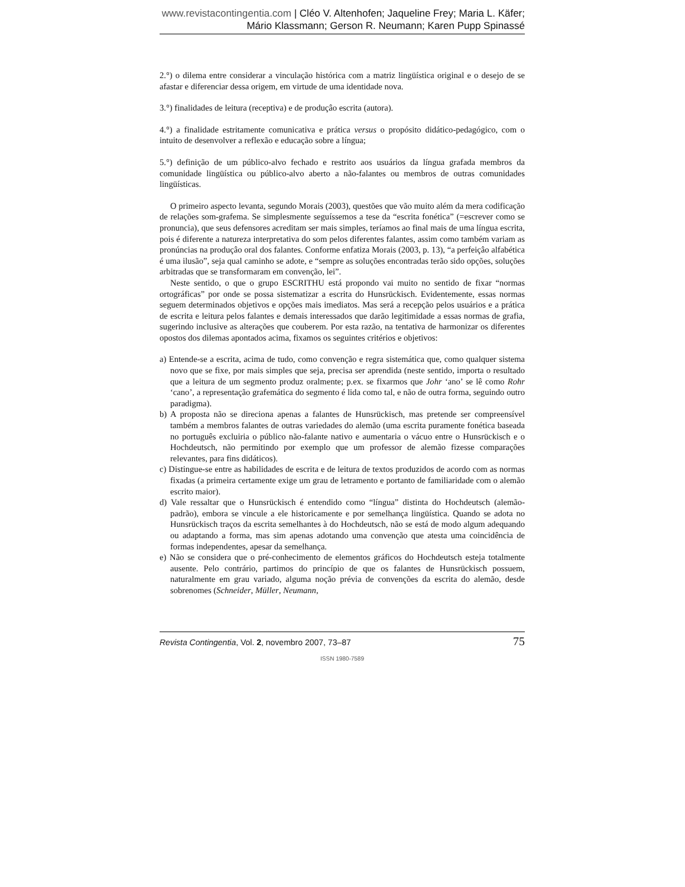www.revistacontingentia.com | Cléo V. Altenhofen; Jaqueline Frey; Maria L. Käfer; Mário Klassmann; Gerson R. Neumann; Karen Pupp Spinassé
2.°) o dilema entre considerar a vinculação histórica com a matriz lingüística original e o desejo de se afastar e diferenciar dessa origem, em virtude de uma identidade nova.
3.°) finalidades de leitura (receptiva) e de produçâo escrita (autora).
4.°) a finalidade estritamente comunicativa e prática versus o propósito didático-pedagógico, com o intuito de desenvolver a reflexão e educação sobre a língua;
5.°) definição de um público-alvo fechado e restrito aos usuários da língua grafada membros da comunidade lingüística ou público-alvo aberto a não-falantes ou membros de outras comunidades lingüísticas.
O primeiro aspecto levanta, segundo Morais (2003), questões que vão muito além da mera codificação de relações som-grafema. Se simplesmente seguíssemos a tese da “escrita fonética” (=escrever como se pronuncia), que seus defensores acreditam ser mais simples, teríamos ao final mais de uma língua escrita, pois é diferente a natureza interpretativa do som pelos diferentes falantes, assim como também variam as pronúncias na produçâo oral dos falantes. Conforme enfatiza Morais (2003, p. 13), “a perfeiçâo alfabética é uma ilusão”, seja qual caminho se adote, e “sempre as soluções encontradas terão sido opções, soluções arbitradas que se transformaram em convenção, lei”.
Neste sentido, o que o grupo ESCRITHU está propondo vai muito no sentido de fixar “normas ortográficas” por onde se possa sistematizar a escrita do Hunsrückisch. Evidentemente, essas normas seguem determinados objetivos e opções mais imediatos. Mas será a recepção pelos usuários e a prática de escrita e leitura pelos falantes e demais interessados que darão legitimidade a essas normas de grafia, sugerindo inclusive as alterações que couberem. Por esta razão, na tentativa de harmonizar os diferentes opostos dos dilemas apontados acima, fixamos os seguintes critérios e objetivos:
a) Entende-se a escrita, acima de tudo, como convenção e regra sistemática que, como qualquer sistema novo que se fixe, por mais simples que seja, precisa ser aprendida (neste sentido, importa o resultado que a leitura de um segmento produz oralmente; p.ex. se fixarmos que Johr ‘ano’ se lê como Rohr ‘cano’, a representação grafemática do segmento é lida como tal, e não de outra forma, seguindo outro paradigma).
b) A proposta não se direciona apenas a falantes de Hunsrückisch, mas pretende ser compreensível também a membros falantes de outras variedades do alemão (uma escrita puramente fonética baseada no português excluiria o público não-falante nativo e aumentaria o vácuo entre o Hunsrückisch e o Hochdeutsch, não permitindo por exemplo que um professor de alemão fizesse comparações relevantes, para fins didáticos).
c) Distingue-se entre as habilidades de escrita e de leitura de textos produzidos de acordo com as normas fixadas (a primeira certamente exige um grau de letramento e portanto de familiaridade com o alemão escrito maior).
d) Vale ressaltar que o Hunsrückisch é entendido como “língua” distinta do Hochdeutsch (alemão-padrão), embora se vincule a ele historicamente e por semelhança lingüística. Quando se adota no Hunsrückisch traços da escrita semelhantes à do Hochdeutsch, não se está de modo algum adequando ou adaptando a forma, mas sim apenas adotando uma convenção que atesta uma coincidência de formas independentes, apesar da semelhança.
e) Não se considera que o pré-conhecimento de elementos gráficos do Hochdeutsch esteja totalmente ausente. Pelo contrário, partimos do princípio de que os falantes de Hunsrückisch possuem, naturalmente em grau variado, alguma noção prévia de convenções da escrita do alemão, desde sobrenomes (Schneider, Müller, Neumann,
Revista Contingentia, Vol. 2, novembro 2007, 73–87 75
ISSN 1980-7589